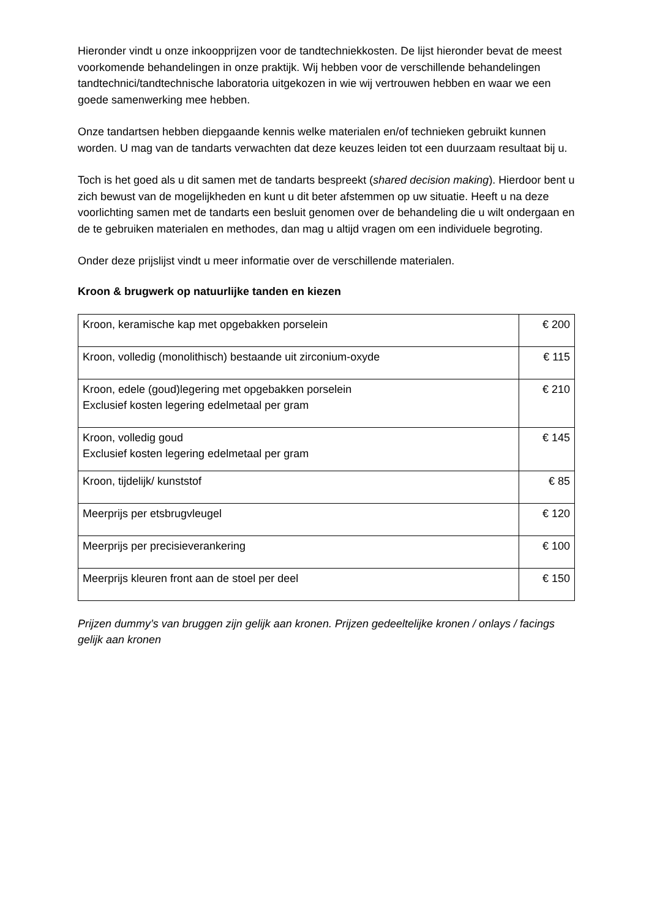Hieronder vindt u onze inkoopprijzen voor de tandtechniekkosten. De lijst hieronder bevat de meest voorkomende behandelingen in onze praktijk. Wij hebben voor de verschillende behandelingen tandtechnici/tandtechnische laboratoria uitgekozen in wie wij vertrouwen hebben en waar we een goede samenwerking mee hebben.
Onze tandartsen hebben diepgaande kennis welke materialen en/of technieken gebruikt kunnen worden. U mag van de tandarts verwachten dat deze keuzes leiden tot een duurzaam resultaat bij u.
Toch is het goed als u dit samen met de tandarts bespreekt (shared decision making). Hierdoor bent u zich bewust van de mogelijkheden en kunt u dit beter afstemmen op uw situatie. Heeft u na deze voorlichting samen met de tandarts een besluit genomen over de behandeling die u wilt ondergaan en de te gebruiken materialen en methodes, dan mag u altijd vragen om een individuele begroting.
Onder deze prijslijst vindt u meer informatie over de verschillende materialen.
Kroon & brugwerk op natuurlijke tanden en kiezen
| Kroon, keramische kap met opgebakken porselein | € 200 |
| Kroon, volledig (monolithisch) bestaande uit zirconium-oxyde | € 115 |
| Kroon, edele (goud)legering met opgebakken porselein Exclusief kosten legering edelmetaal per gram | € 210 |
| Kroon, volledig goud Exclusief kosten legering edelmetaal per gram | € 145 |
| Kroon, tijdelijk/ kunststof | € 85 |
| Meerprijs per etsbrugvleugel | € 120 |
| Meerprijs per precisieverankering | € 100 |
| Meerprijs kleuren front aan de stoel per deel | € 150 |
Prijzen dummy’s van bruggen zijn gelijk aan kronen. Prijzen gedeeltelijke kronen / onlays / facings gelijk aan kronen